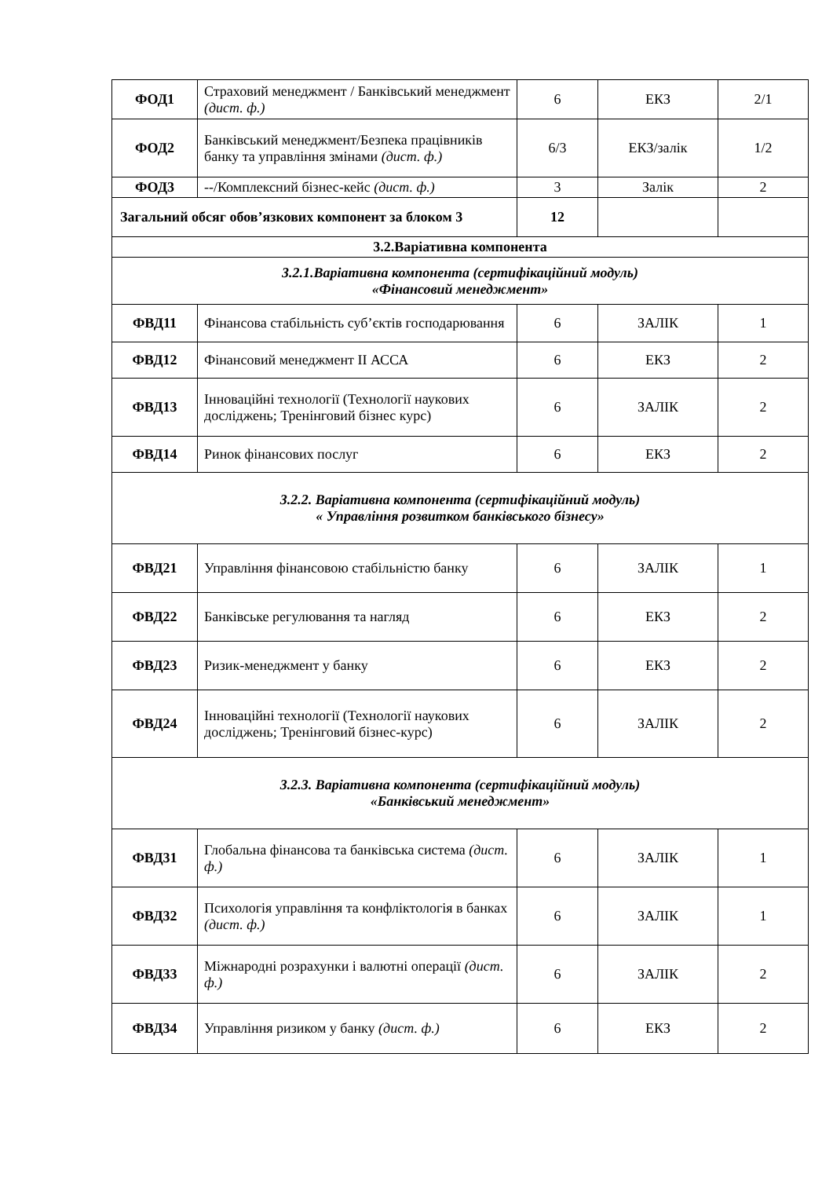| ФОД1 | Страховий менеджмент / Банківський менеджмент (дист. ф.) | 6 | ЕКЗ | 2/1 |
| ФОД2 | Банківський менеджмент/Безпека працівників банку та управління змінами (дист. ф.) | 6/3 | ЕКЗ/залік | 1/2 |
| ФОД3 | --/Комплексний бізнес-кейс (дист. ф.) | 3 | Залік | 2 |
| Загальний обсяг обов’язкових компонент за блоком 3 | | 12 | | |
| 3.2.Варіативна компонента | | | | |
| 3.2.1.Варіативна компонента (сертифікаційний модуль) «Фінансовий менеджмент» | | | | |
| ФВД11 | Фінансова стабільність суб’єктів господарювання | 6 | ЗАЛІК | 1 |
| ФВД12 | Фінансовий менеджмент ІІ АССА | 6 | ЕКЗ | 2 |
| ФВД13 | Інноваційні технології (Технології наукових досліджень; Тренінговий бізнес курс) | 6 | ЗАЛІК | 2 |
| ФВД14 | Ринок фінансових послуг | 6 | ЕКЗ | 2 |
| 3.2.2. Варіативна компонента (сертифікаційний модуль) « Управління розвитком банківського бізнесу» | | | | |
| ФВД21 | Управління фінансовою стабільністю банку | 6 | ЗАЛІК | 1 |
| ФВД22 | Банківське регулювання та нагляд | 6 | ЕКЗ | 2 |
| ФВД23 | Ризик-менеджмент у банку | 6 | ЕКЗ | 2 |
| ФВД24 | Інноваційні технології (Технології наукових досліджень; Тренінговий бізнес-курс) | 6 | ЗАЛІК | 2 |
| 3.2.3. Варіативна компонента (сертифікаційний модуль) «Банківський менеджмент» | | | | |
| ФВД31 | Глобальна фінансова та банківська система (дист. ф.) | 6 | ЗАЛІК | 1 |
| ФВД32 | Психологія управління та конфліктологія в банках (дист. ф.) | 6 | ЗАЛІК | 1 |
| ФВД33 | Міжнародні розрахунки і валютні операції (дист. ф.) | 6 | ЗАЛІК | 2 |
| ФВД34 | Управління ризиком у банку (дист. ф.) | 6 | ЕКЗ | 2 |